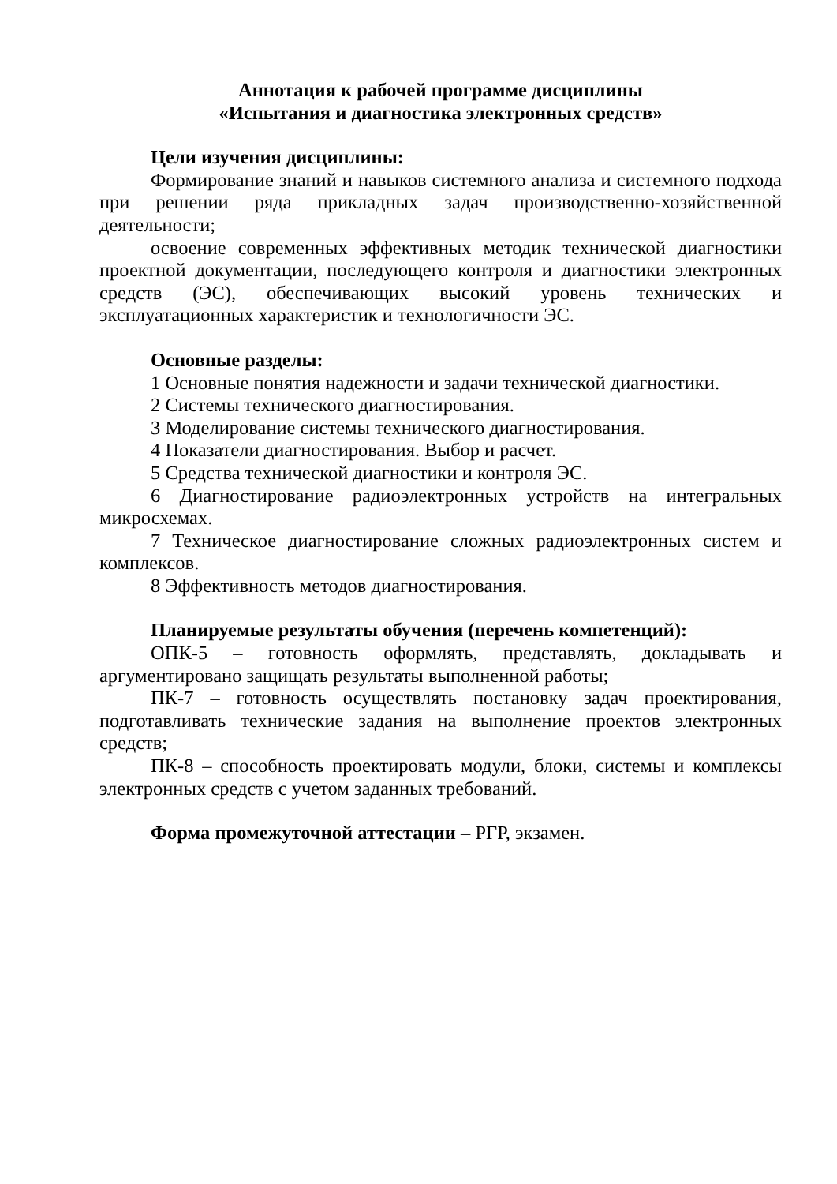Аннотация к рабочей программе дисциплины
«Испытания и диагностика электронных средств»
Цели изучения дисциплины:
Формирование знаний и навыков системного анализа и системного подхода при решении ряда прикладных задач производственно-хозяйственной деятельности;
освоение современных эффективных методик технической диагностики проектной документации, последующего контроля и диагностики электронных средств (ЭС), обеспечивающих высокий уровень технических и эксплуатационных характеристик и технологичности ЭС.
Основные разделы:
1 Основные понятия надежности и задачи технической диагностики.
2 Системы технического диагностирования.
3 Моделирование системы технического диагностирования.
4 Показатели диагностирования. Выбор и расчет.
5 Средства технической диагностики и контроля ЭС.
6 Диагностирование радиоэлектронных устройств на интегральных микросхемах.
7 Техническое диагностирование сложных радиоэлектронных систем и комплексов.
8 Эффективность методов диагностирования.
Планируемые результаты обучения (перечень компетенций):
ОПК-5 – готовность оформлять, представлять, докладывать и аргументировано защищать результаты выполненной работы;
ПК-7 – готовность осуществлять постановку задач проектирования, подготавливать технические задания на выполнение проектов электронных средств;
ПК-8 – способность проектировать модули, блоки, системы и комплексы электронных средств с учетом заданных требований.
Форма промежуточной аттестации – РГР, экзамен.